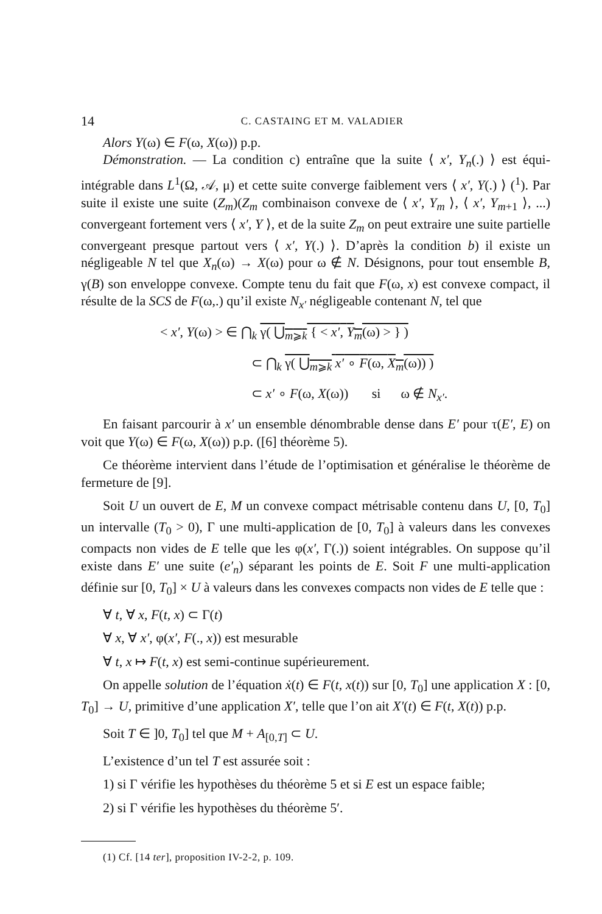14 C. CASTAING ET M. VALADIER
Alors Y(ω) ∈ F(ω, X(ω)) p.p.
Démonstration. — La condition c) entraîne que la suite ⟨ x′, Y<sub>n</sub>(.) ⟩ est équi-intégrable dans L<sup>1</sup>(Ω, 𝒜, μ) et cette suite converge faiblement vers ⟨ x′, Y(.) ⟩ (<sup>1</sup>). Par suite il existe une suite (Z<sub>m</sub>)(Z<sub>m</sub> combinaison convexe de ⟨ x′, Y<sub>m</sub> ⟩, ⟨ x′, Y<sub>m+1</sub> ⟩, ...) convergeant fortement vers ⟨ x′, Y ⟩, et de la suite Z<sub>m</sub> on peut extraire une suite partielle convergeant presque partout vers ⟨ x′, Y(.) ⟩. D’après la condition b) il existe un négligeable N tel que X<sub>n</sub>(ω) → X(ω) pour ω ∉ N. Désignons, pour tout ensemble B, γ(B) son enveloppe convexe. Compte tenu du fait que F(ω, x) est convexe compact, il résulte de la SCS de F(ω,.) qu’il existe N<sub>x′</sub> négligeable contenant N, tel que
< x′, Y(ω) > ∈ ⋂<sub>k</sub> γ( ⋃<sub>m⩾k</sub> { < x′, Y<sub>m</sub>(ω) > } )
⊂ ⋂<sub>k</sub> γ( ⋃<sub>m⩾k</sub> x′ ∘ F(ω, X<sub>m</sub>(ω)) )
⊂ x′ ∘ F(ω, X(ω)) si ω ∉ N<sub>x′</sub>.
En faisant parcourir à x′ un ensemble dénombrable dense dans E′ pour τ(E′, E) on voit que Y(ω) ∈ F(ω, X(ω)) p.p. ([6] théorème 5).
Ce théorème intervient dans l’étude de l’optimisation et généralise le théorème de fermeture de [9].
Soit U un ouvert de E, M un convexe compact métrisable contenu dans U, [0, T<sub>0</sub>] un intervalle (T<sub>0</sub> > 0), Γ une multi-application de [0, T<sub>0</sub>] à valeurs dans les convexes compacts non vides de E telle que les φ(x′, Γ(.)) soient intégrables. On suppose qu’il existe dans E′ une suite (e′<sub>n</sub>) séparant les points de E. Soit F une multi-application définie sur [0, T<sub>0</sub>] × U à valeurs dans les convexes compacts non vides de E telle que :
∀ t, ∀ x, F(t, x) ⊂ Γ(t)
∀ x, ∀ x′, φ(x′, F(., x)) est mesurable
∀ t, x ↦ F(t, x) est semi-continue supérieurement.
On appelle solution de l’équation ẋ(t) ∈ F(t, x(t)) sur [0, T<sub>0</sub>] une application X : [0, T<sub>0</sub>] → U, primitive d’une application X′, telle que l’on ait X′(t) ∈ F(t, X(t)) p.p.
Soit T ∈ ]0, T<sub>0</sub>] tel que M + A<sub>[0,T]</sub> ⊂ U.
L’existence d’un tel T est assurée soit :
1) si Γ vérifie les hypothèses du théorème 5 et si E est un espace faible;
2) si Γ vérifie les hypothèses du théorème 5′.
(1) Cf. [14 ter], proposition IV-2-2, p. 109.